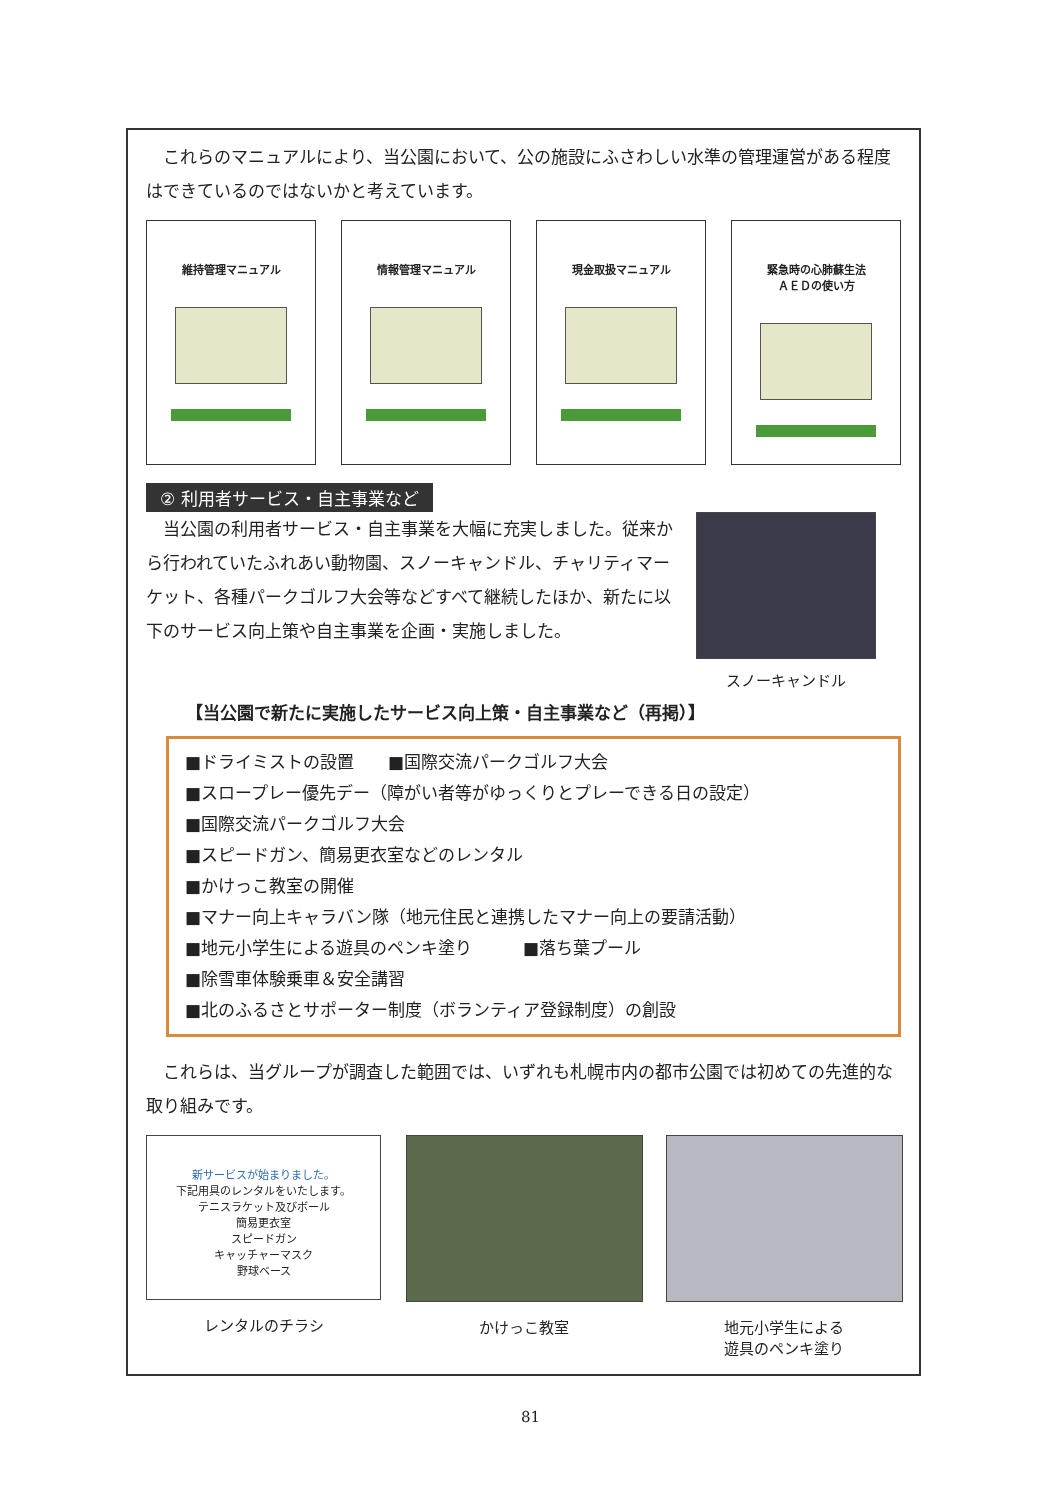これらのマニュアルにより、当公園において、公の施設にふさわしい水準の管理運営がある程度はできているのではないかと考えています。
維持管理マニュアル 情報管理マニュアル 現金取扱マニュアル 緊急時の心肺蘇生法
ＡＥＤの使い方
② 利用者サービス・自主事業など
　当公園の利用者サービス・自主事業を大幅に充実しました。従来から行われていたふれあい動物園、スノーキャンドル、チャリティマーケット、各種パークゴルフ大会等などすべて継続したほか、新たに以下のサービス向上策や自主事業を企画・実施しました。
スノーキャンドル
【当公園で新たに実施したサービス向上策・自主事業など（再掲）】
■ドライミストの設置　　■国際交流パークゴルフ大会
■スロープレー優先デー（障がい者等がゆっくりとプレーできる日の設定）
■国際交流パークゴルフ大会
■スピードガン、簡易更衣室などのレンタル
■かけっこ教室の開催
■マナー向上キャラバン隊（地元住民と連携したマナー向上の要請活動）
■地元小学生による遊具のペンキ塗り　　　■落ち葉プール
■除雪車体験乗車＆安全講習
■北のふるさとサポーター制度（ボランティア登録制度）の創設
　これらは、当グループが調査した範囲では、いずれも札幌市内の都市公園では初めての先進的な取り組みです。
新サービスが始まりました。
下記用具のレンタルをいたします。
テニスラケット及びボール
簡易更衣室
スピードガン
キャッチャーマスク
野球ベース
レンタルのチラシ
かけっこ教室 地元小学生による
遊具のペンキ塗り
81